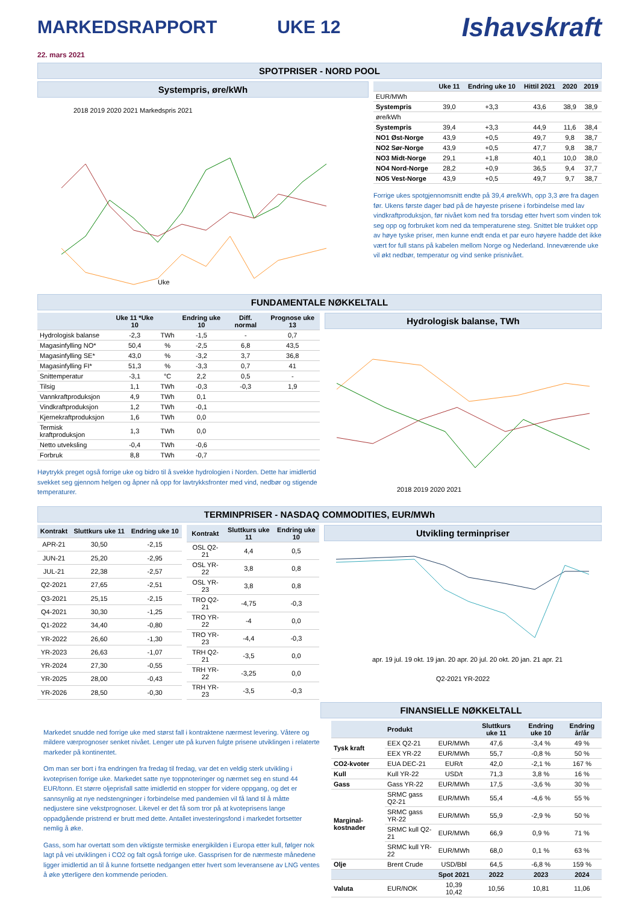MARKEDSRAPPORT UKE 12 Ishavskraft
22. mars 2021
SPOTPRISER - NORD POOL
Systempris, øre/kWh
2018 2019 2020 2021 Markedspris 2021
Uke
| | Uke 11 | Endring uke 10 | Hittil 2021 | 2020 | 2019 |
| --- | --- | --- | --- | --- | --- |
| EUR/MWh | | | | | |
| Systempris | 39,0 | +3,3 | 43,6 | 38,9 | 38,9 |
| øre/kWh | | | | | |
| Systempris | 39,4 | +3,3 | 44,9 | 11,6 | 38,4 |
| NO1 Øst-Norge | 43,9 | +0,5 | 49,7 | 9,8 | 38,7 |
| NO2 Sør-Norge | 43,9 | +0,5 | 47,7 | 9,8 | 38,7 |
| NO3 Midt-Norge | 29,1 | +1,8 | 40,1 | 10,0 | 38,0 |
| NO4 Nord-Norge | 28,2 | +0,9 | 36,5 | 9,4 | 37,7 |
| NO5 Vest-Norge | 43,9 | +0,5 | 49,7 | 9,7 | 38,7 |
Forrige ukes spotgjennomsnitt endte på 39,4 øre/kWh, opp 3,3 øre fra dagen før. Ukens første dager bød på de høyeste prisene i forbindelse med lav vindkraftproduksjon, før nivået kom ned fra torsdag etter hvert som vinden tok seg opp og forbruket kom ned da temperaturene steg. Snittet ble trukket opp av høye tyske priser, men kunne endt enda et par euro høyere hadde det ikke vært for full stans på kabelen mellom Norge og Nederland. Inneværende uke vil økt nedbør, temperatur og vind senke prisnivået.
FUNDAMENTALE NØKKELTALL
| | Uke 11 *Uke 10 | | Endring uke 10 | Diff. normal | Prognose uke 13 |
| --- | --- | --- | --- | --- | --- |
| Hydrologisk balanse | -2,3 | TWh | -1,5 | - | 0,7 |
| Magasinfylling NO* | 50,4 | % | -2,5 | 6,8 | 43,5 |
| Magasinfylling SE* | 43,0 | % | -3,2 | 3,7 | 36,8 |
| Magasinfylling FI* | 51,3 | % | -3,3 | 0,7 | 41 |
| Snittemperatur | -3,1 | °C | 2,2 | 0,5 | - |
| Tilsig | 1,1 | TWh | -0,3 | -0,3 | 1,9 |
| Vannkraftproduksjon | 4,9 | TWh | 0,1 | | |
| Vindkraftproduksjon | 1,2 | TWh | -0,1 | | |
| Kjernekraftproduksjon | 1,6 | TWh | 0,0 | | |
| Termisk kraftproduksjon | 1,3 | TWh | 0,0 | | |
| Netto utveksling | -0,4 | TWh | -0,6 | | |
| Forbruk | 8,8 | TWh | -0,7 | | |
Høytrykk preget også forrige uke og bidro til å svekke hydrologien i Norden. Dette har imidlertid svekket seg gjennom helgen og åpner nå opp for lavtrykksfronter med vind, nedbør og stigende temperaturer.
Hydrologisk balanse, TWh
2018 2019 2020 2021
TERMINPRISER - NASDAQ COMMODITIES, EUR/MWh
| Kontrakt | Sluttkurs uke 11 | Endring uke 10 |
| --- | --- | --- |
| APR-21 | 30,50 | -2,15 |
| JUN-21 | 25,20 | -2,95 |
| JUL-21 | 22,38 | -2,57 |
| Q2-2021 | 27,65 | -2,51 |
| Q3-2021 | 25,15 | -2,15 |
| Q4-2021 | 30,30 | -1,25 |
| Q1-2022 | 34,40 | -0,80 |
| YR-2022 | 26,60 | -1,30 |
| YR-2023 | 26,63 | -1,07 |
| YR-2024 | 27,30 | -0,55 |
| YR-2025 | 28,00 | -0,43 |
| YR-2026 | 28,50 | -0,30 |
| Kontrakt | Sluttkurs uke 11 | Endring uke 10 |
| --- | --- | --- |
| OSL Q2-21 | 4,4 | 0,5 |
| OSL YR-22 | 3,8 | 0,8 |
| OSL YR-23 | 3,8 | 0,8 |
| TRO Q2-21 | -4,75 | -0,3 |
| TRO YR-22 | -4 | 0,0 |
| TRO YR-23 | -4,4 | -0,3 |
| TRH Q2-21 | -3,5 | 0,0 |
| TRH YR-22 | -3,25 | 0,0 |
| TRH YR-23 | -3,5 | -0,3 |
Utvikling terminpriser
apr. 19 jul. 19 okt. 19 jan. 20 apr. 20 jul. 20 okt. 20 jan. 21 apr. 21
Q2-2021 YR-2022
FINANSIELLE NØKKELTALL
Markedet snudde ned forrige uke med størst fall i kontraktene nærmest levering. Våtere og mildere værprognoser senket nivået. Lenger ute på kurven fulgte prisene utviklingen i relaterte markeder på kontinentet.
Om man ser bort i fra endringen fra fredag til fredag, var det en veldig sterk utvikling i kvoteprisen forrige uke. Markedet satte nye toppnoteringer og nærmet seg en stund 44 EUR/tonn. Et større oljeprisfall satte imidlertid en stopper for videre oppgang, og det er sannsynlig at nye nedstengninger i forbindelse med pandemien vil få land til å måtte nedjustere sine vekstprognoser. Likevel er det få som tror på at kvoteprisens lange oppadgående pristrend er brutt med dette. Antallet investeringsfond i markedet fortsetter nemlig å øke.
Gass, som har overtatt som den viktigste termiske energikilden i Europa etter kull, følger nok lagt på vei utviklingen i CO2 og falt også forrige uke. Gassprisen for de nærmeste månedene ligger imidlertid an til å kunne fortsette nedgangen etter hvert som leveransene av LNG ventes å øke ytterligere den kommende perioden.
| | Produkt | | Sluttkurs uke 11 | Endring uke 10 | Endring år/år |
| --- | --- | --- | --- | --- | --- |
| Tysk kraft | EEX Q2-21 | EUR/MWh | 47,6 | -3,4 % | 49 % |
| | EEX YR-22 | EUR/MWh | 55,7 | -0,8 % | 50 % |
| CO2-kvoter | EUA DEC-21 | EUR/t | 42,0 | -2,1 % | 167 % |
| Kull | Kull YR-22 | USD/t | 71,3 | 3,8 % | 16 % |
| Gass | Gass YR-22 | EUR/MWh | 17,5 | -3,6 % | 30 % |
| Marginal-kostnader | SRMC gass Q2-21 | EUR/MWh | 55,4 | -4,6 % | 55 % |
| | SRMC gass YR-22 | EUR/MWh | 55,9 | -2,9 % | 50 % |
| | SRMC kull Q2-21 | EUR/MWh | 66,9 | 0,9 % | 71 % |
| | SRMC kull YR-22 | EUR/MWh | 68,0 | 0,1 % | 63 % |
| Olje | Brent Crude | USD/Bbl | 64,5 | -6,8 % | 159 % |
| | | Spot 2021 | 2022 | 2023 | 2024 |
| Valuta | EUR/NOK | 10,39 10,42 | 10,56 | 10,81 | 11,06 |